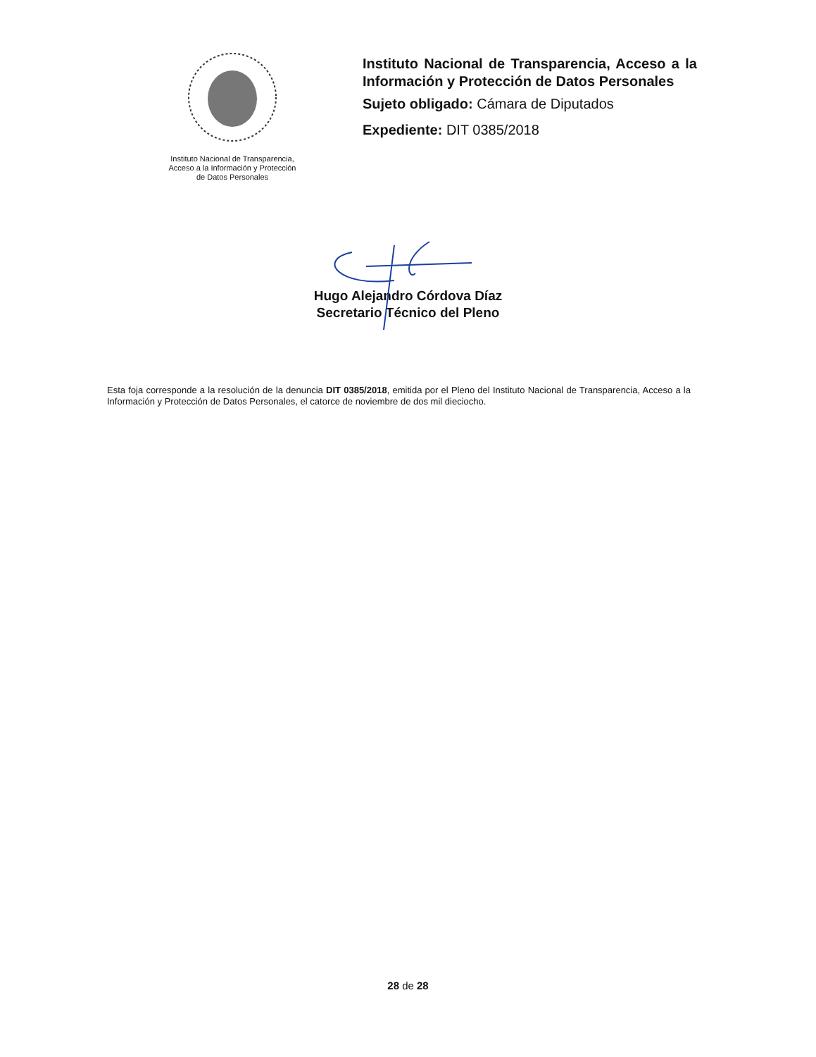Instituto Nacional de Transparencia,
Acceso a la Información y Protección
de Datos Personales
Instituto Nacional de Transparencia, Acceso a la Información y Protección de Datos Personales
Sujeto obligado: Cámara de Diputados
Expediente: DIT 0385/2018
Hugo Alejandro Córdova Díaz
Secretario Técnico del Pleno
Esta foja corresponde a la resolución de la denuncia DIT 0385/2018, emitida por el Pleno del Instituto Nacional de Transparencia, Acceso a la Información y Protección de Datos Personales, el catorce de noviembre de dos mil dieciocho.
28 de 28